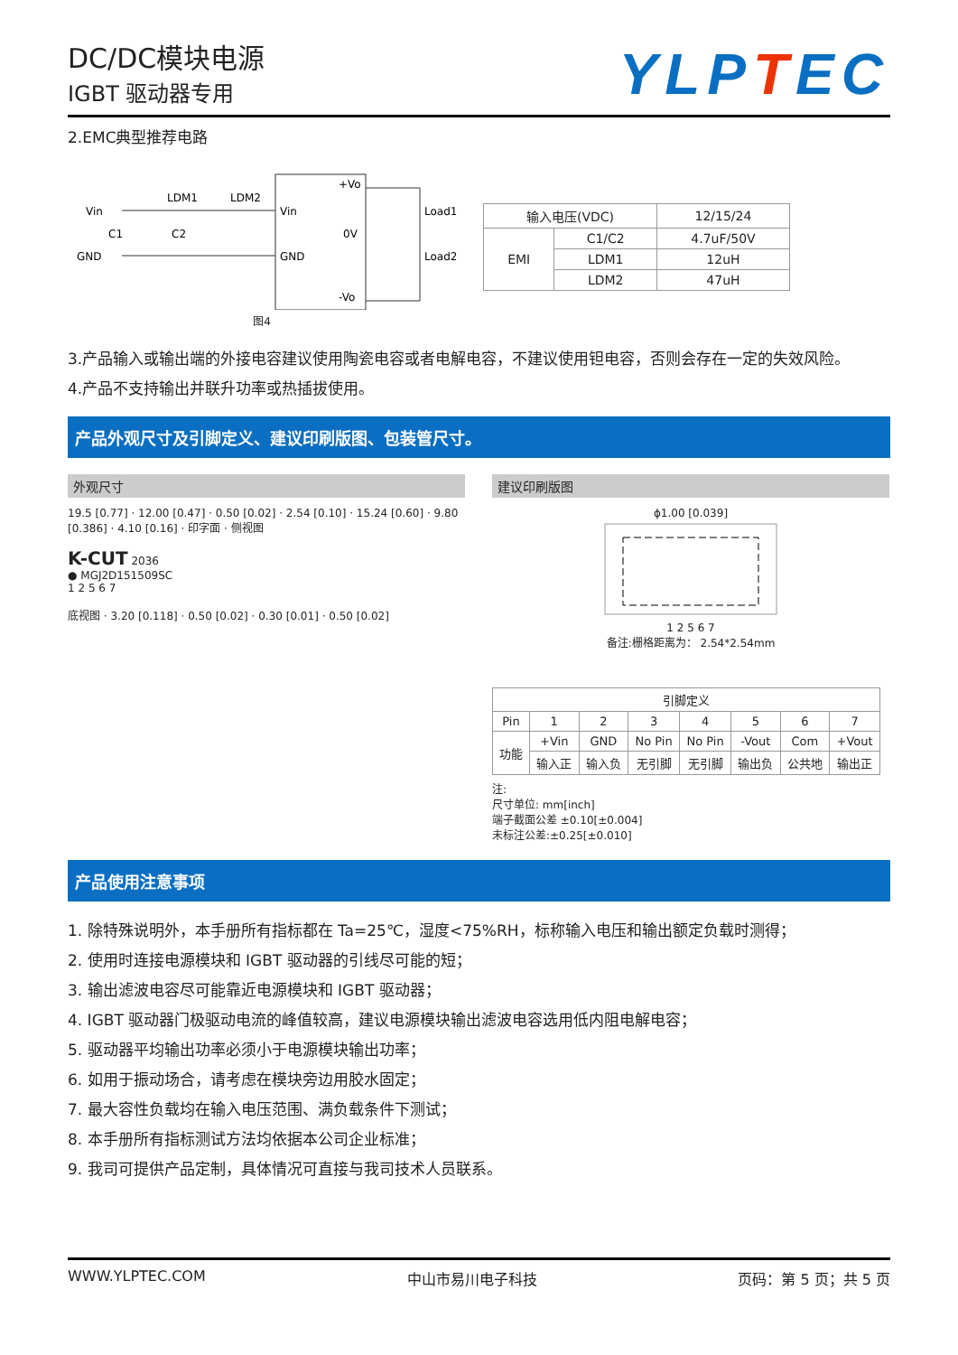DC/DC模块电源
IGBT 驱动器专用
YLPTEC
2.EMC典型推荐电路
Vin
GND
LDM1
LDM2
C1
C2
Vin
GND
+Vo
0V
-Vo
Load1
Load2
图4
| 输入电压(VDC) | | 12/15/24 |
| EMI | C1/C2 | 4.7uF/50V |
| | LDM1 | 12uH |
| | LDM2 | 47uH |
3.产品输入或输出端的外接电容建议使用陶瓷电容或者电解电容，不建议使用钽电容，否则会存在一定的失效风险。
4.产品不支持输出并联升功率或热插拔使用。
产品外观尺寸及引脚定义、建议印刷版图、包装管尺寸。
外观尺寸
19.5 [0.77] · 12.00 [0.47] · 0.50 [0.02] · 2.54 [0.10] · 15.24 [0.60] · 9.80 [0.386] · 4.10 [0.16] · 印字面 · 侧视图
K-CUT 2036
● MGJ2D151509SC
1 2 5 6 7
底视图 · 3.20 [0.118] · 0.50 [0.02] · 0.30 [0.01] · 0.50 [0.02]
建议印刷版图
ϕ1.00 [0.039]
1 2 5 6 7
备注:栅格距离为： 2.54*2.54mm
| 引脚定义 | | | | | | | |
| --- | --- | --- | --- | --- | --- | --- | --- |
| Pin | 1 | 2 | 3 | 4 | 5 | 6 | 7 |
| 功能 | +Vin | GND | No Pin | No Pin | -Vout | Com | +Vout |
| | 输入正 | 输入负 | 无引脚 | 无引脚 | 输出负 | 公共地 | 输出正 |
注:
尺寸单位: mm[inch]
端子截面公差 ±0.10[±0.004]
未标注公差:±0.25[±0.010]
产品使用注意事项
1. 除特殊说明外，本手册所有指标都在 Ta=25℃，湿度<75%RH，标称输入电压和输出额定负载时测得；
2. 使用时连接电源模块和 IGBT 驱动器的引线尽可能的短；
3. 输出滤波电容尽可能靠近电源模块和 IGBT 驱动器；
4. IGBT 驱动器门极驱动电流的峰值较高，建议电源模块输出滤波电容选用低内阻电解电容；
5. 驱动器平均输出功率必须小于电源模块输出功率；
6. 如用于振动场合，请考虑在模块旁边用胶水固定；
7. 最大容性负载均在输入电压范围、满负载条件下测试；
8. 本手册所有指标测试方法均依据本公司企业标准；
9. 我司可提供产品定制，具体情况可直接与我司技术人员联系。
WWW.YLPTEC.COM 中山市易川电子科技 页码：第 5 页；共 5 页